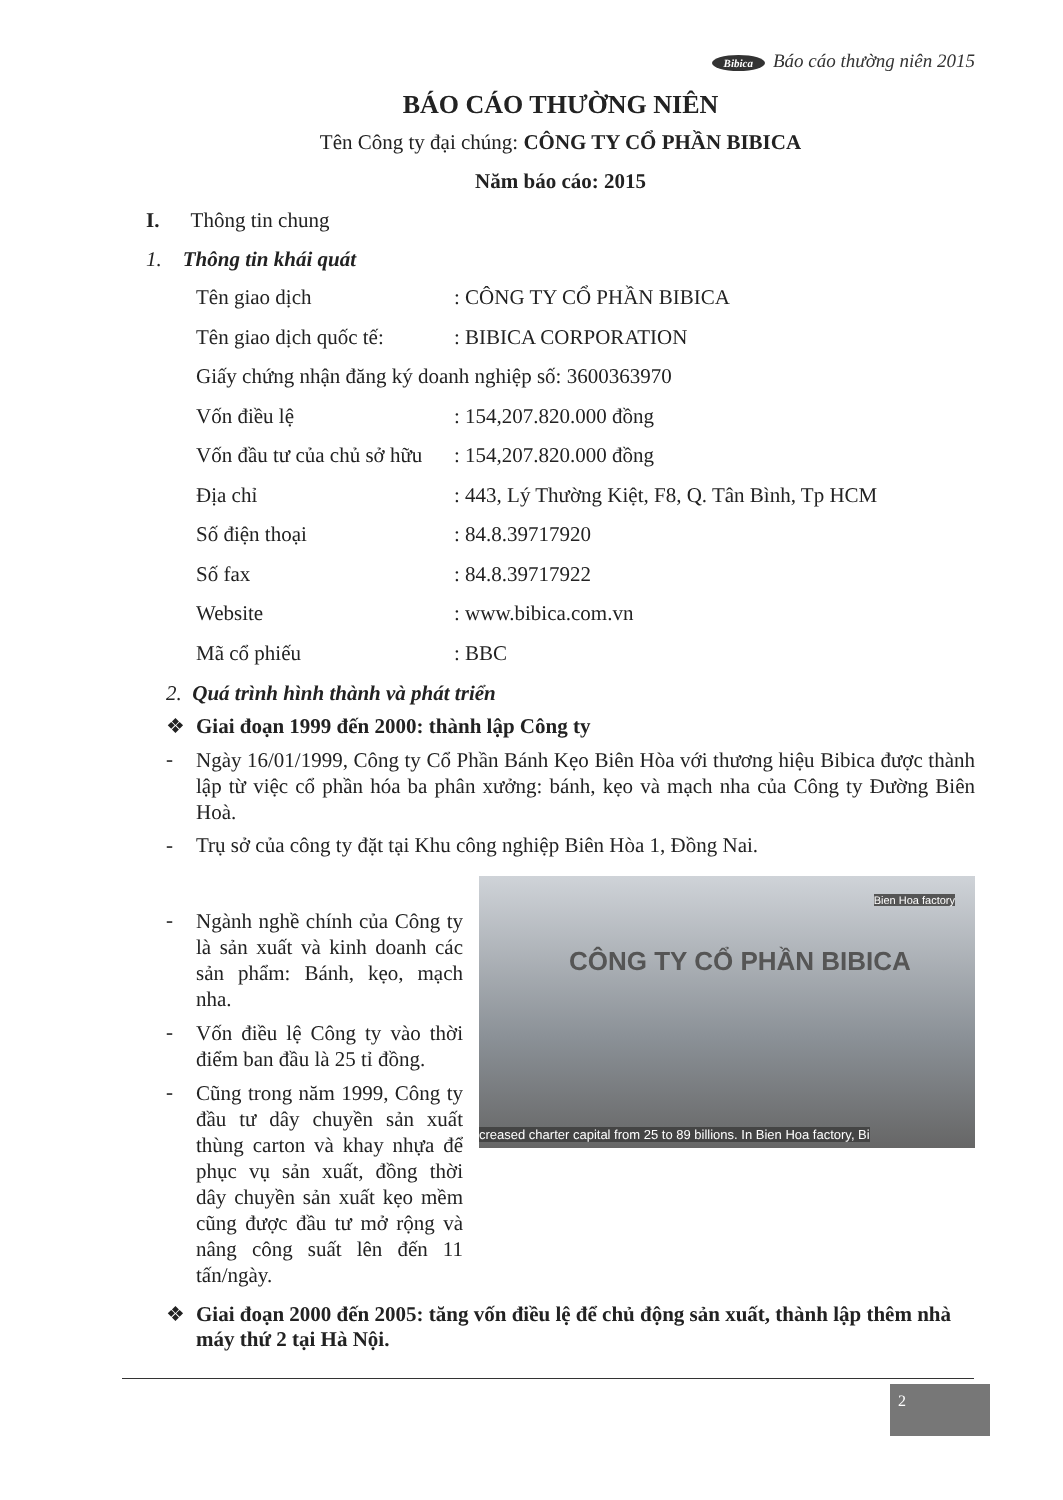Bibica Báo cáo thường niên 2015
BÁO CÁO THƯỜNG NIÊN
Tên Công ty đại chúng: CÔNG TY CỔ PHẦN BIBICA
Năm báo cáo: 2015
I. Thông tin chung
1. Thông tin khái quát
Tên giao dịch: CÔNG TY CỔ PHẦN BIBICA
Tên giao dịch quốc tế:: BIBICA CORPORATION
Giấy chứng nhận đăng ký doanh nghiệp số: 3600363970
Vốn điều lệ: 154,207.820.000 đồng
Vốn đầu tư của chủ sở hữu: 154,207.820.000 đồng
Địa chỉ: 443, Lý Thường Kiệt, F8, Q. Tân Bình, Tp HCM
Số điện thoại: 84.8.39717920
Số fax: 84.8.39717922
Website: www.bibica.com.vn
Mã cổ phiếu: BBC
2. Quá trình hình thành và phát triển
❖ Giai đoạn 1999 đến 2000: thành lập Công ty
-
Ngày 16/01/1999, Công ty Cổ Phần Bánh Kẹo Biên Hòa với thương hiệu Bibica được thành lập từ việc cổ phần hóa ba phân xưởng: bánh, kẹo và mạch nha của Công ty Đường Biên Hoà.
- Trụ sở của công ty đặt tại Khu công nghiệp Biên Hòa 1, Đồng Nai.
Bien Hoa factory
CÔNG TY CỔ PHẦN BIBICA
creased charter capital from 25 to 89 billions. In Bien Hoa factory, Bi
-
Ngành nghề chính của Công ty là sản xuất và kinh doanh các sản phẩm: Bánh, kẹo, mạch nha.
-
Vốn điều lệ Công ty vào thời điểm ban đầu là 25 tỉ đồng.
-
Cũng trong năm 1999, Công ty đầu tư dây chuyền sản xuất thùng carton và khay nhựa để phục vụ sản xuất, đồng thời dây chuyền sản xuất kẹo mềm cũng được đầu tư mở rộng và nâng công suất lên đến 11 tấn/ngày.
❖ Giai đoạn 2000 đến 2005: tăng vốn điều lệ để chủ động sản xuất, thành lập thêm nhà máy thứ 2 tại Hà Nội.
2